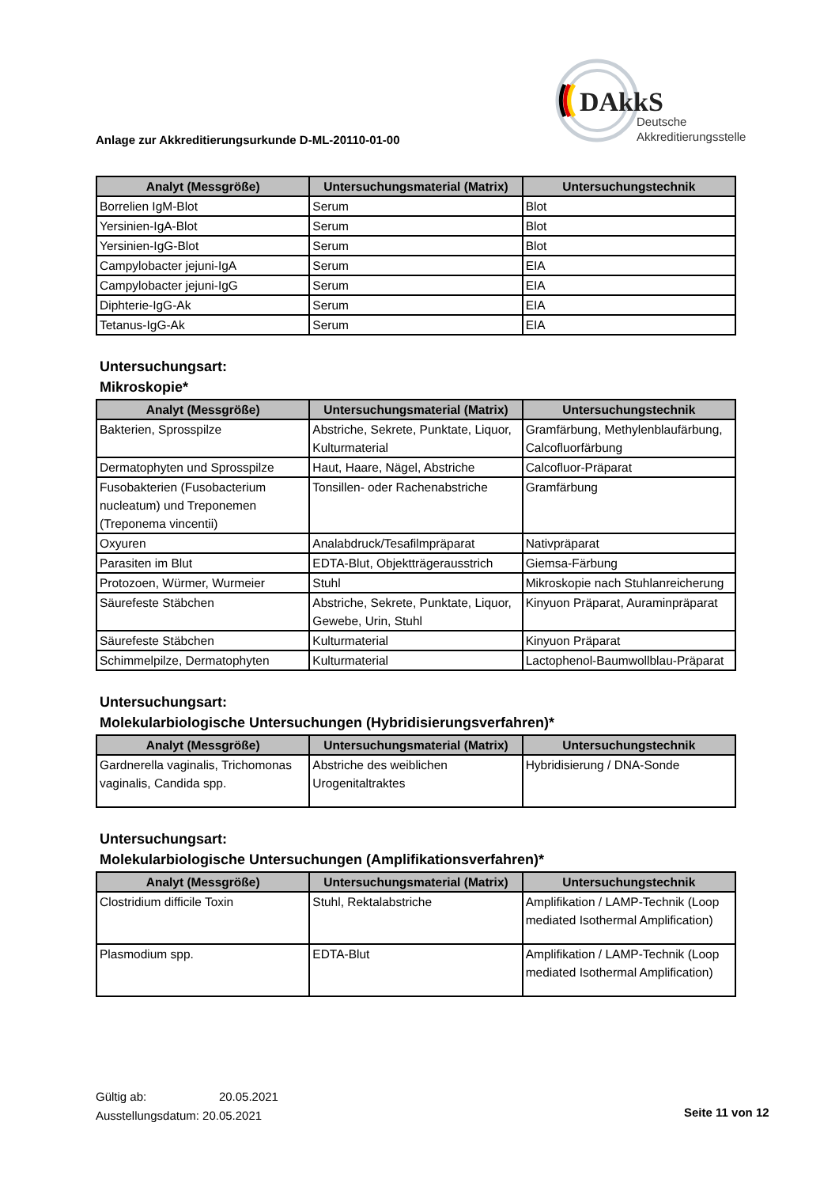DAkkS
Deutsche
Akkreditierungsstelle
Anlage zur Akkreditierungsurkunde D-ML-20110-01-00
| Analyt (Messgröße) | Untersuchungsmaterial (Matrix) | Untersuchungstechnik |
| --- | --- | --- |
| Borrelien IgM-Blot | Serum | Blot |
| Yersinien-IgA-Blot | Serum | Blot |
| Yersinien-IgG-Blot | Serum | Blot |
| Campylobacter jejuni-IgA | Serum | EIA |
| Campylobacter jejuni-IgG | Serum | EIA |
| Diphterie-IgG-Ak | Serum | EIA |
| Tetanus-IgG-Ak | Serum | EIA |
Untersuchungsart:
Mikroskopie*
| Analyt (Messgröße) | Untersuchungsmaterial (Matrix) | Untersuchungstechnik |
| --- | --- | --- |
| Bakterien, Sprosspilze | Abstriche, Sekrete, Punktate, Liquor, Kulturmaterial | Gramfärbung, Methylenblaufärbung, Calcofluorfärbung |
| Dermatophyten und Sprosspilze | Haut, Haare, Nägel, Abstriche | Calcofluor-Präparat |
| Fusobakterien (Fusobacterium nucleatum) und Treponemen (Treponema vincentii) | Tonsillen- oder Rachenabstriche | Gramfärbung |
| Oxyuren | Analabdruck/Tesafilmpräparat | Nativpräparat |
| Parasiten im Blut | EDTA-Blut, Objektträgerausstrich | Giemsa-Färbung |
| Protozoen, Würmer, Wurmeier | Stuhl | Mikroskopie nach Stuhlanreicherung |
| Säurefeste Stäbchen | Abstriche, Sekrete, Punktate, Liquor, Gewebe, Urin, Stuhl | Kinyuon Präparat, Auraminpräparat |
| Säurefeste Stäbchen | Kulturmaterial | Kinyuon Präparat |
| Schimmelpilze, Dermatophyten | Kulturmaterial | Lactophenol-Baumwollblau-Präparat |
Untersuchungsart:
Molekularbiologische Untersuchungen (Hybridisierungsverfahren)*
| Analyt (Messgröße) | Untersuchungsmaterial (Matrix) | Untersuchungstechnik |
| --- | --- | --- |
| Gardnerella vaginalis, Trichomonas vaginalis, Candida spp. | Abstriche des weiblichen Urogenitaltraktes | Hybridisierung / DNA-Sonde |
Untersuchungsart:
Molekularbiologische Untersuchungen (Amplifikationsverfahren)*
| Analyt (Messgröße) | Untersuchungsmaterial (Matrix) | Untersuchungstechnik |
| --- | --- | --- |
| Clostridium difficile Toxin | Stuhl, Rektalabstriche | Amplifikation / LAMP-Technik (Loop mediated Isothermal Amplification) |
| Plasmodium spp. | EDTA-Blut | Amplifikation / LAMP-Technik (Loop mediated Isothermal Amplification) |
Gültig ab: 20.05.2021
Ausstellungsdatum: 20.05.2021
Seite 11 von 12